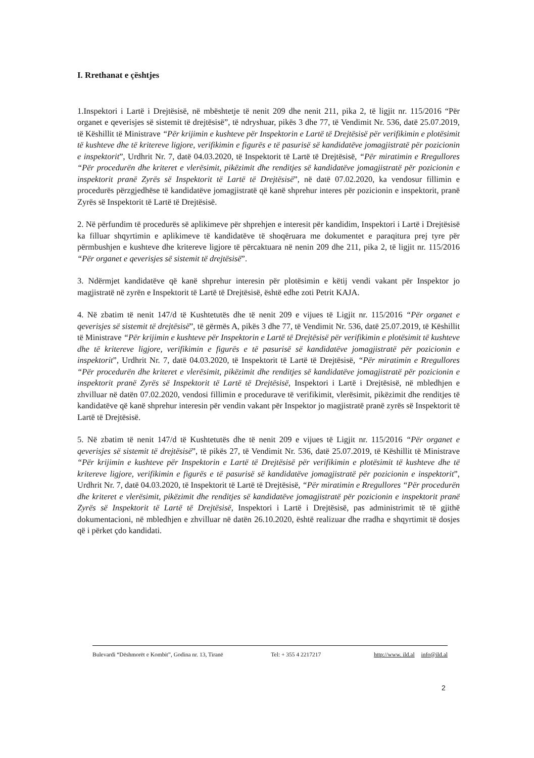I. Rrethanat e çështjes
1.Inspektori i Lartë i Drejtësisë, në mbështetje të nenit 209 dhe nenit 211, pika 2, të ligjit nr. 115/2016 “Për organet e qeverisjes së sistemit të drejtësisë”, të ndryshuar, pikës 3 dhe 77, të Vendimit Nr. 536, datë 25.07.2019, të Këshillit të Ministrave “Për krijimin e kushteve për Inspektorin e Lartë të Drejtësisë për verifikimin e plotësimit të kushteve dhe të kritereve ligjore, verifikimin e figurës e të pasurisë së kandidatëve jomagjistratë për pozicionin e inspektorit”, Urdhrit Nr. 7, datë 04.03.2020, të Inspektorit të Lartë të Drejtësisë, “Për miratimin e Rregullores “Për procedurën dhe kriteret e vlerësimit, pikëzimit dhe renditjes së kandidatëve jomagjistratë për pozicionin e inspektorit pranë Zyrës së Inspektorit të Lartë të Drejtësisë”, në datë 07.02.2020, ka vendosur fillimin e procedurës përzgjedhëse të kandidatëve jomagjistratë që kanë shprehur interes për pozicionin e inspektorit, pranë Zyrës së Inspektorit të Lartë të Drejtësisë.
2. Në përfundim të procedurës së aplikimeve për shprehjen e interesit për kandidim, Inspektori i Lartë i Drejtësisë ka filluar shqyrtimin e aplikimeve të kandidatëve të shoqëruara me dokumentet e paraqitura prej tyre për përmbushjen e kushteve dhe kritereve ligjore të përcaktuara në nenin 209 dhe 211, pika 2, të ligjit nr. 115/2016 “Për organet e qeverisjes së sistemit të drejtësisë”.
3. Ndërmjet kandidatëve që kanë shprehur interesin për plotësimin e këtij vendi vakant për Inspektor jo magjistratë në zyrën e Inspektorit të Lartë të Drejtësisë, është edhe zoti Petrit KAJA.
4. Në zbatim të nenit 147/d të Kushtetutës dhe të nenit 209 e vijues të Ligjit nr. 115/2016 “Për organet e qeverisjes së sistemit të drejtësisë”, të gërmës A, pikës 3 dhe 77, të Vendimit Nr. 536, datë 25.07.2019, të Këshillit të Ministrave “Për krijimin e kushteve për Inspektorin e Lartë të Drejtësisë për verifikimin e plotësimit të kushteve dhe të kritereve ligjore, verifikimin e figurës e të pasurisë së kandidatëve jomagjistratë për pozicionin e inspektorit”, Urdhrit Nr. 7, datë 04.03.2020, të Inspektorit të Lartë të Drejtësisë, “Për miratimin e Rregullores “Për procedurën dhe kriteret e vlerësimit, pikëzimit dhe renditjes së kandidatëve jomagjistratë për pozicionin e inspektorit pranë Zyrës së Inspektorit të Lartë të Drejtësisë, Inspektori i Lartë i Drejtësisë, në mbledhjen e zhvilluar në datën 07.02.2020, vendosi fillimin e procedurave të verifikimit, vlerësimit, pikëzimit dhe renditjes të kandidatëve që kanë shprehur interesin për vendin vakant për Inspektor jo magjistratë pranë zyrës së Inspektorit të Lartë të Drejtësisë.
5. Në zbatim të nenit 147/d të Kushtetutës dhe të nenit 209 e vijues të Ligjit nr. 115/2016 “Për organet e qeverisjes së sistemit të drejtësisë”, të pikës 27, të Vendimit Nr. 536, datë 25.07.2019, të Këshillit të Ministrave “Për krijimin e kushteve për Inspektorin e Lartë të Drejtësisë për verifikimin e plotësimit të kushteve dhe të kritereve ligjore, verifikimin e figurës e të pasurisë së kandidatëve jomagjistratë për pozicionin e inspektorit”, Urdhrit Nr. 7, datë 04.03.2020, të Inspektorit të Lartë të Drejtësisë, “Për miratimin e Rregullores “Për procedurën dhe kriteret e vlerësimit, pikëzimit dhe renditjes së kandidatëve jomagjistratë për pozicionin e inspektorit pranë Zyrës së Inspektorit të Lartë të Drejtësisë, Inspektori i Lartë i Drejtësisë, pas administrimit të të gjithë dokumentacioni, në mbledhjen e zhvilluar në datën 26.10.2020, është realizuar dhe rradha e shqyrtimit të dosjes që i përket çdo kandidati.
Bulevardi “Dëshmorët e Kombit”, Godina nr. 13, Tiranë Tel: + 355 4 2217217 http://www. ild.al info@ild.al
2